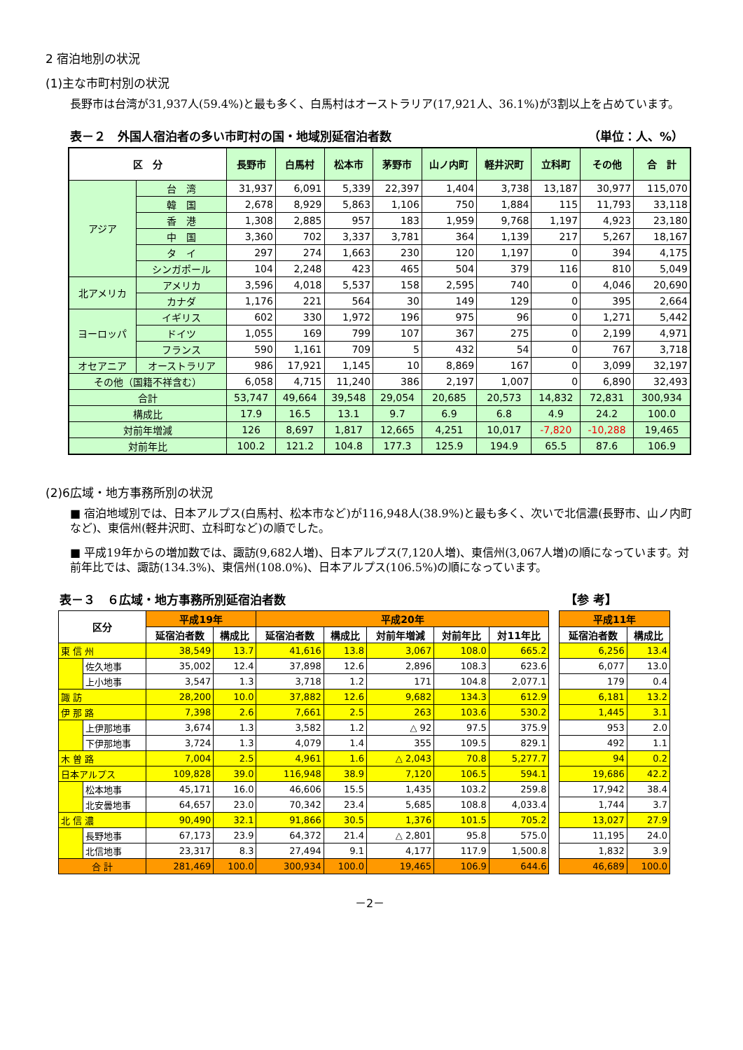2 宿泊地別の状況
(1)主な市町村別の状況
長野市は台湾が31,937人(59.4%)と最も多く、白馬村はオーストラリア(17,921人、36.1%)が3割以上を占めています。
表－２　外国人宿泊者の多い市町村の国・地域別延宿泊者数 （単位：人、%）
| 区 分 | | 長野市 | 白馬村 | 松本市 | 茅野市 | 山ノ内町 | 軽井沢町 | 立科町 | その他 | 合 計 |
| --- | --- | --- | --- | --- | --- | --- | --- | --- | --- | --- |
| アジア | 台 湾 | 31,937 | 6,091 | 5,339 | 22,397 | 1,404 | 3,738 | 13,187 | 30,977 | 115,070 |
| | 韓 国 | 2,678 | 8,929 | 5,863 | 1,106 | 750 | 1,884 | 115 | 11,793 | 33,118 |
| | 香 港 | 1,308 | 2,885 | 957 | 183 | 1,959 | 9,768 | 1,197 | 4,923 | 23,180 |
| | 中 国 | 3,360 | 702 | 3,337 | 3,781 | 364 | 1,139 | 217 | 5,267 | 18,167 |
| | タ イ | 297 | 274 | 1,663 | 230 | 120 | 1,197 | 0 | 394 | 4,175 |
| | シンガポール | 104 | 2,248 | 423 | 465 | 504 | 379 | 116 | 810 | 5,049 |
| 北アメリカ | アメリカ | 3,596 | 4,018 | 5,537 | 158 | 2,595 | 740 | 0 | 4,046 | 20,690 |
| | カナダ | 1,176 | 221 | 564 | 30 | 149 | 129 | 0 | 395 | 2,664 |
| ヨーロッパ | イギリス | 602 | 330 | 1,972 | 196 | 975 | 96 | 0 | 1,271 | 5,442 |
| | ドイツ | 1,055 | 169 | 799 | 107 | 367 | 275 | 0 | 2,199 | 4,971 |
| | フランス | 590 | 1,161 | 709 | 5 | 432 | 54 | 0 | 767 | 3,718 |
| オセアニア | オーストラリア | 986 | 17,921 | 1,145 | 10 | 8,869 | 167 | 0 | 3,099 | 32,197 |
| その他（国籍不祥含む） | | 6,058 | 4,715 | 11,240 | 386 | 2,197 | 1,007 | 0 | 6,890 | 32,493 |
| 合計 | | 53,747 | 49,664 | 39,548 | 29,054 | 20,685 | 20,573 | 14,832 | 72,831 | 300,934 |
| 構成比 | | 17.9 | 16.5 | 13.1 | 9.7 | 6.9 | 6.8 | 4.9 | 24.2 | 100.0 |
| 対前年増減 | | 126 | 8,697 | 1,817 | 12,665 | 4,251 | 10,017 | -7,820 | -10,288 | 19,465 |
| 対前年比 | | 100.2 | 121.2 | 104.8 | 177.3 | 125.9 | 194.9 | 65.5 | 87.6 | 106.9 |
(2)6広域・地方事務所別の状況
■ 宿泊地域別では、日本アルプス(白馬村、松本市など)が116,948人(38.9%)と最も多く、次いで北信濃(長野市、山ノ内町など)、東信州(軽井沢町、立科町など)の順でした。
■ 平成19年からの増加数では、諏訪(9,682人増)、日本アルプス(7,120人増)、東信州(3,067人増)の順になっています。対前年比では、諏訪(134.3%)、東信州(108.0%)、日本アルプス(106.5%)の順になっています。
表－３　６広域・地方事務所別延宿泊者数 【参 考】
| 区分 | | 平成19年 | | 平成20年 | | | | | | 平成11年 | |
| --- | --- | --- | --- | --- | --- | --- | --- | --- | --- | --- | --- |
| | | 延宿泊者数 | 構成比 | 延宿泊者数 | 構成比 | 対前年増減 | 対前年比 | 対11年比 | | 延宿泊者数 | 構成比 |
| 東 信 州 | | 38,549 | 13.7 | 41,616 | 13.8 | 3,067 | 108.0 | 665.2 | | 6,256 | 13.4 |
| | 佐久地事 | 35,002 | 12.4 | 37,898 | 12.6 | 2,896 | 108.3 | 623.6 | | 6,077 | 13.0 |
| | 上小地事 | 3,547 | 1.3 | 3,718 | 1.2 | 171 | 104.8 | 2,077.1 | | 179 | 0.4 |
| 諏 訪 | | 28,200 | 10.0 | 37,882 | 12.6 | 9,682 | 134.3 | 612.9 | | 6,181 | 13.2 |
| 伊 那 路 | | 7,398 | 2.6 | 7,661 | 2.5 | 263 | 103.6 | 530.2 | | 1,445 | 3.1 |
| | 上伊那地事 | 3,674 | 1.3 | 3,582 | 1.2 | △ 92 | 97.5 | 375.9 | | 953 | 2.0 |
| | 下伊那地事 | 3,724 | 1.3 | 4,079 | 1.4 | 355 | 109.5 | 829.1 | | 492 | 1.1 |
| 木 曽 路 | | 7,004 | 2.5 | 4,961 | 1.6 | △ 2,043 | 70.8 | 5,277.7 | | 94 | 0.2 |
| 日本アルプス | | 109,828 | 39.0 | 116,948 | 38.9 | 7,120 | 106.5 | 594.1 | | 19,686 | 42.2 |
| | 松本地事 | 45,171 | 16.0 | 46,606 | 15.5 | 1,435 | 103.2 | 259.8 | | 17,942 | 38.4 |
| | 北安曇地事 | 64,657 | 23.0 | 70,342 | 23.4 | 5,685 | 108.8 | 4,033.4 | | 1,744 | 3.7 |
| 北 信 濃 | | 90,490 | 32.1 | 91,866 | 30.5 | 1,376 | 101.5 | 705.2 | | 13,027 | 27.9 |
| | 長野地事 | 67,173 | 23.9 | 64,372 | 21.4 | △ 2,801 | 95.8 | 575.0 | | 11,195 | 24.0 |
| | 北信地事 | 23,317 | 8.3 | 27,494 | 9.1 | 4,177 | 117.9 | 1,500.8 | | 1,832 | 3.9 |
| 合 計 | | 281,469 | 100.0 | 300,934 | 100.0 | 19,465 | 106.9 | 644.6 | | 46,689 | 100.0 |
－2－